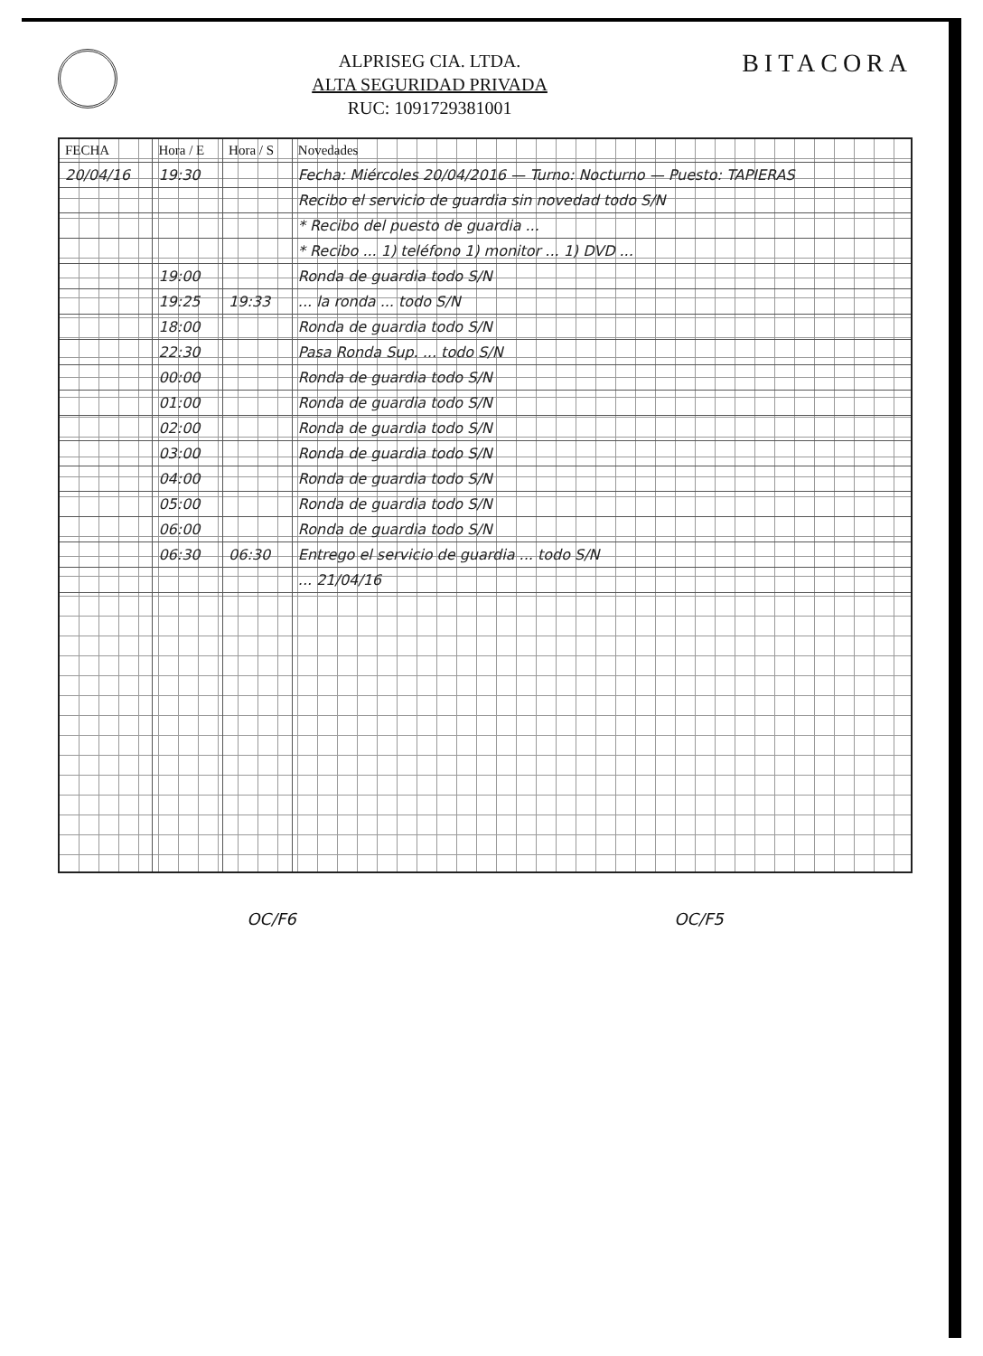ALPRISEG CIA. LTDA.
ALTA SEGURIDAD PRIVADA
RUC: 1091729381001
BITACORA
| FECHA | Hora / E | Hora / S | Novedades |
| --- | --- | --- | --- |
| 20/04/16 | 19:30 | | Fecha: Miércoles 20/04/2016 — Turno: Nocturno — Puesto: TAPIERAS |
| | | | Recibo el servicio de guardia sin novedad todo S/N |
| | | | * Recibo del puesto de guardia ... |
| | | | * Recibo ... 1) teléfono 1) monitor ... 1) DVD ... |
| | 19:00 | | Ronda de guardia todo S/N |
| | 19:25 | 19:33 | ... la ronda ... todo S/N |
| | 18:00 | | Ronda de guardia todo S/N |
| | 22:30 | | Pasa Ronda Sup. ... todo S/N |
| | 00:00 | | Ronda de guardia todo S/N |
| | 01:00 | | Ronda de guardia todo S/N |
| | 02:00 | | Ronda de guardia todo S/N |
| | 03:00 | | Ronda de guardia todo S/N |
| | 04:00 | | Ronda de guardia todo S/N |
| | 05:00 | | Ronda de guardia todo S/N |
| | 06:00 | | Ronda de guardia todo S/N |
| | 06:30 | 06:30 | Entrego el servicio de guardia ... todo S/N |
| | | | ... 21/04/16 |
OC/F6 OC/F5